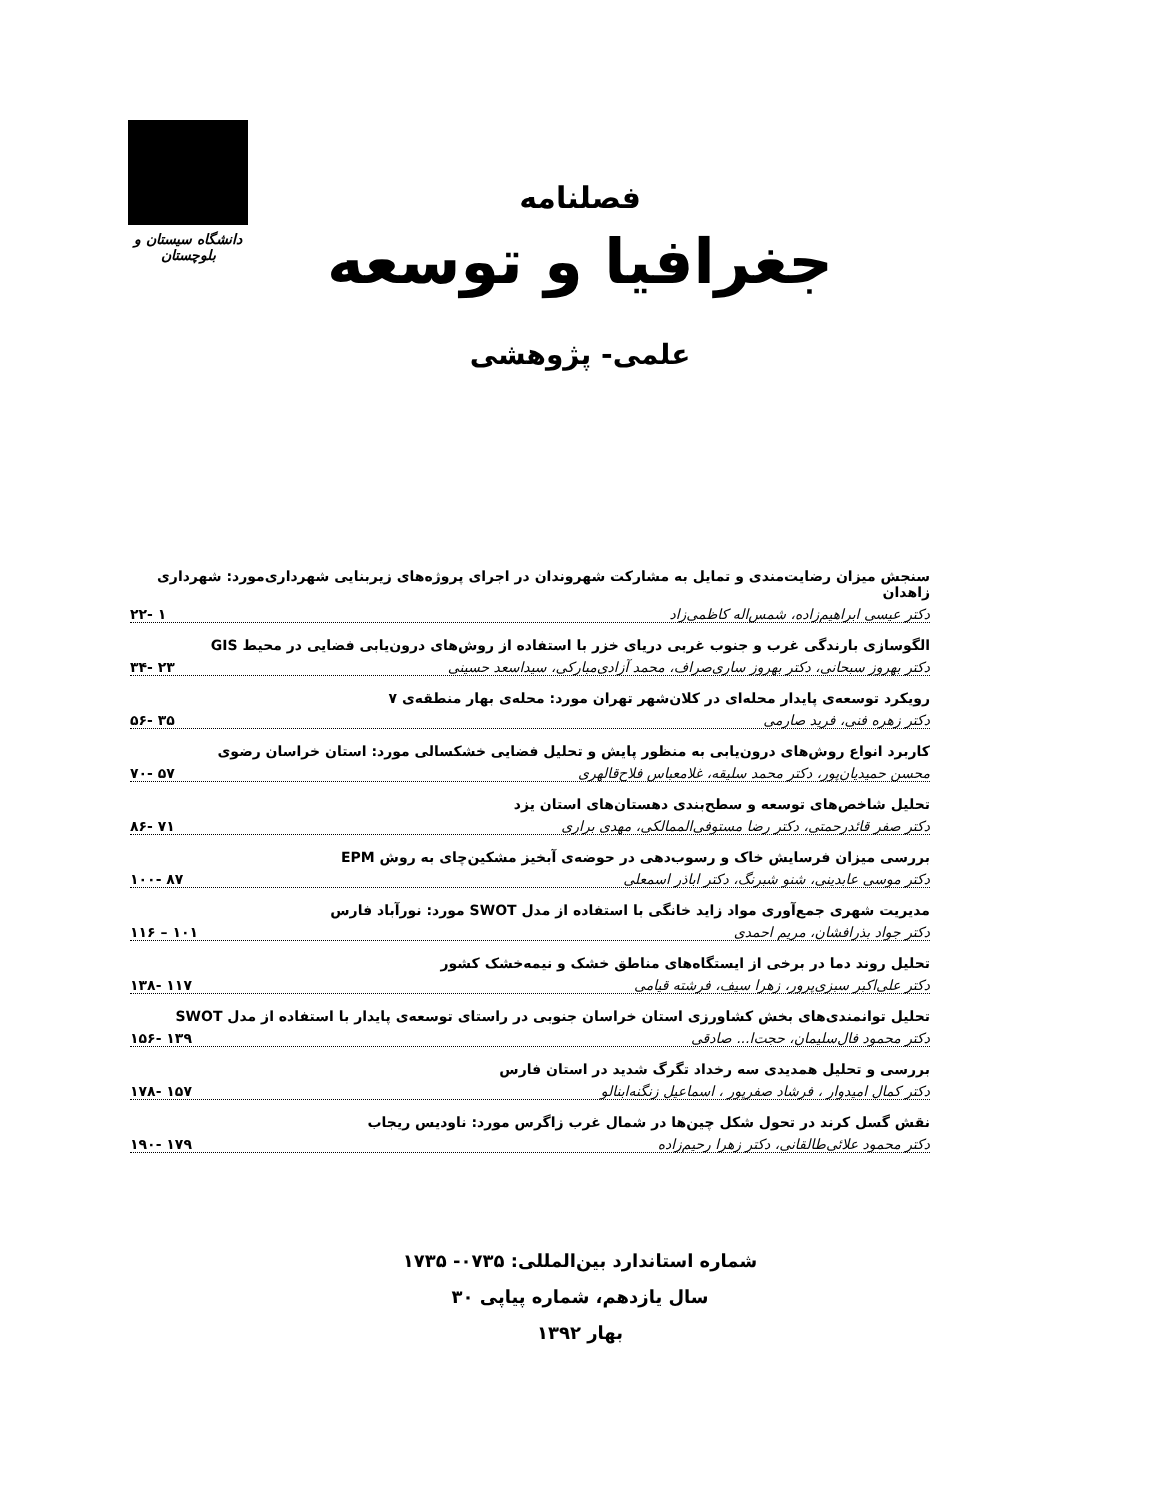دانشگاه سیستان و بلوچستان
فصلنامه
جغرافیا و توسعه
علمی- پژوهشی
سنجش میزان رضایت‌مندی و تمایل به مشارکت شهروندان در اجرای پروژه‌های زیربنایی شهرداری‌مورد: شهرداری زاهدان
دکتر عیسی ابراهیم‌زاده، شمس‌اله کاظمی‌زاد ۱ -۲۲
الگوسازی بارندگی غرب و جنوب غربی دریای خزر با استفاده از روش‌های درون‌یابی فضایی در محیط GIS
دکتر بهروز سبحانی، دکتر بهروز ساری‌صراف، محمد آزادی‌مبارکی، سیداسعد حسینی ۲۳ -۳۴
رویکرد توسعه‌ی پایدار محله‌ای در کلان‌شهر تهران مورد: محله‌ی بهار منطقه‌ی ۷
دکتر زهره فنی، فرید صارمی ۳۵ -۵۶
کاربرد انواع روش‌های درون‌یابی به منظور پایش و تحلیل فضایی خشکسالی مورد: استان خراسان رضوی
محسن حمیدیان‌پور، دکتر محمد سلیقه، غلامعباس فلاح‌قالهری ۵۷ -۷۰
تحلیل شاخص‌های توسعه و سطح‌بندی دهستان‌های استان یزد
دکتر صفر قائدرحمتی، دکتر رضا مستوفی‌الممالکی، مهدی براری ۷۱ -۸۶
بررسی میزان فرسایش خاک و رسوب‌دهی در حوضه‌ی آبخیز مشکین‌چای به روش EPM
دکتر موسی عابدینی، شنو شبرنگ، دکتر اباذر اسمعلی ۸۷ -۱۰۰
مدیریت شهری جمع‌آوری مواد زاید خانگی با استفاده از مدل SWOT مورد: نورآباد فارس
دکتر جواد بذرافشان، مریم احمدی ۱۰۱ – ۱۱۶
تحلیل روند دما در برخی از ایستگاه‌های مناطق خشک و نیمه‌خشک کشور
دکتر علی‌اکبر سبزی‌پرور، زهرا سیف، فرشته قیامی ۱۱۷ -۱۳۸
تحلیل توانمندی‌های بخش کشاورزی استان خراسان جنوبی در راستای توسعه‌ی پایدار با استفاده از مدل SWOT
دکتر محمود فال‌سلیمان، حجت‌ا... صادقی ۱۳۹ -۱۵۶
بررسی و تحلیل همدیدی سه رخداد تگرگ شدید در استان فارس
دکتر کمال امیدوار ، فرشاد صفرپور ، اسماعیل زنگنه‌ابنالو ۱۵۷ -۱۷۸
نقش گسل کرند در تحول شکل چین‌ها در شمال غرب زاگرس مورد: ناودیس ریجاب
دکتر محمود علائی‌طالقانی، دکتر زهرا رحیم‌زاده ۱۷۹ -۱۹۰
شماره استاندارد بین‌المللی: ۰۷۳۵- ۱۷۳۵
سال یازدهم، شماره پیاپی ۳۰
بهار ۱۳۹۲